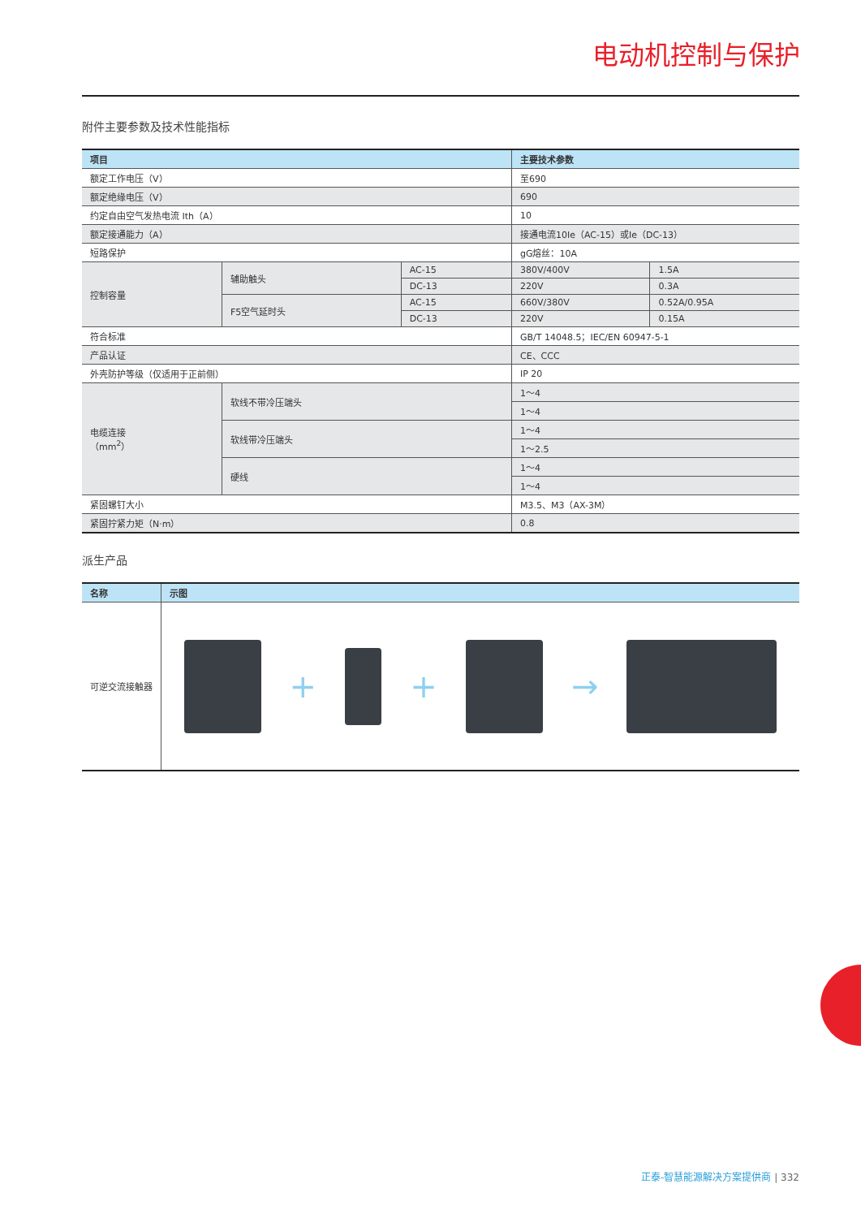电动机控制与保护
附件主要参数及技术性能指标
| 项目 | | | 主要技术参数 | |
| --- | --- | --- | --- | --- |
| 额定工作电压（V） | | | 至690 | |
| 额定绝缘电压（V） | | | 690 | |
| 约定自由空气发热电流 Ith（A） | | | 10 | |
| 额定接通能力（A） | | | 接通电流10Ie（AC-15）或Ie（DC-13） | |
| 短路保护 | | | gG熔丝：10A | |
| 控制容量 | 辅助触头 | AC-15 | 380V/400V | 1.5A |
| | | DC-13 | 220V | 0.3A |
| | F5空气延时头 | AC-15 | 660V/380V | 0.52A/0.95A |
| | | DC-13 | 220V | 0.15A |
| 符合标准 | | | GB/T 14048.5；IEC/EN 60947-5-1 | |
| 产品认证 | | | CE、CCC | |
| 外壳防护等级（仅适用于正前侧） | | | IP 20 | |
| 电缆连接 （mm<sup>2</sup>） | 软线不带冷压端头 | | 1～4 | |
| | | | 1～4 | |
| | 软线带冷压端头 | | 1～4 | |
| | | | 1～2.5 | |
| | 硬线 | | 1～4 | |
| | | | 1～4 | |
| 紧固螺钉大小 | | | M3.5、M3（AX-3M） | |
| 紧固拧紧力矩（N·m） | | | 0.8 | |
派生产品
| 名称 | 示图 |
| --- | --- |
| 可逆交流接触器 | + + → |
正泰-智慧能源解决方案提供商 | 332